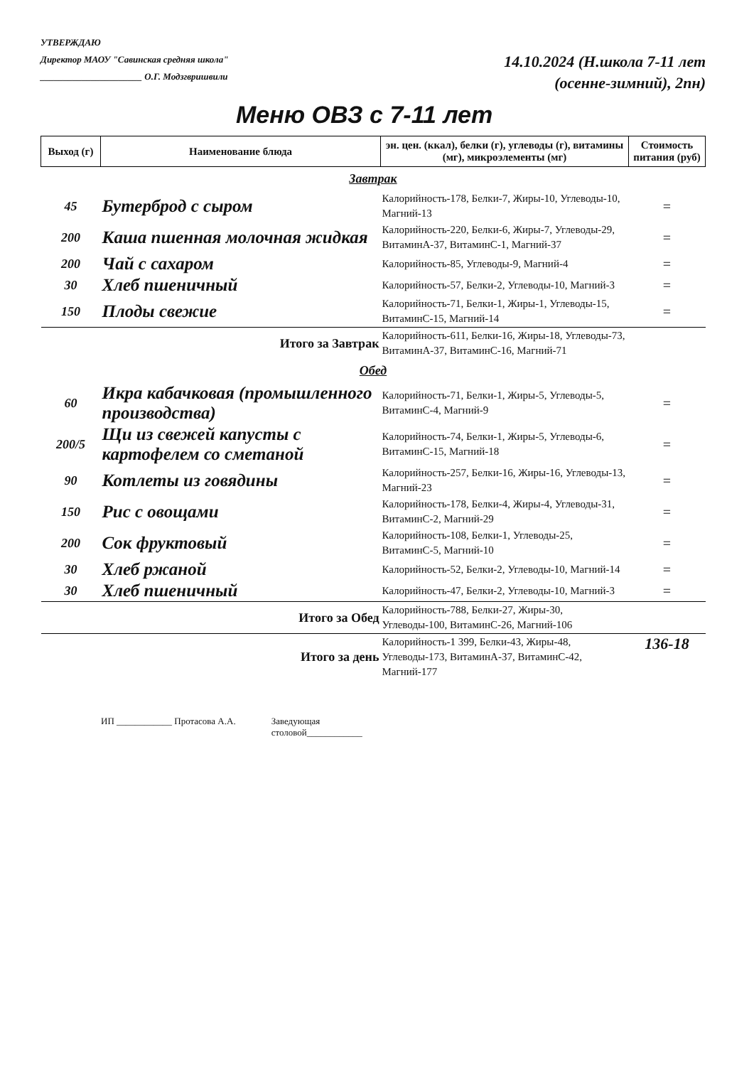УТВЕРЖДАЮ
Директор МАОУ "Савинская средняя школа"
______________________ О.Г. Модзгвришвили
14.10.2024 (Н.школа 7-11 лет
(осенне-зимний), 2пн)
Меню ОВЗ с 7-11 лет
| Выход (г) | Наименование блюда | эн. цен. (ккал), белки (г), углеводы (г), витамины (мг), микроэлементы (мг) | Стоимость питания (руб) |
| --- | --- | --- | --- |
| Завтрак | | | |
| 45 | Бутерброд с сыром | Калорийность-178, Белки-7, Жиры-10, Углеводы-10, Магний-13 | = |
| 200 | Каша пшенная молочная жидкая | Калорийность-220, Белки-6, Жиры-7, Углеводы-29, ВитаминА-37, ВитаминС-1, Магний-37 | = |
| 200 | Чай с сахаром | Калорийность-85, Углеводы-9, Магний-4 | = |
| 30 | Хлеб пшеничный | Калорийность-57, Белки-2, Углеводы-10, Магний-3 | = |
| 150 | Плоды свежие | Калорийность-71, Белки-1, Жиры-1, Углеводы-15, ВитаминС-15, Магний-14 | = |
| | Итого за Завтрак | Калорийность-611, Белки-16, Жиры-18, Углеводы-73, ВитаминА-37, ВитаминС-16, Магний-71 | |
| Обед | | | |
| 60 | Икра кабачковая (промышленного производства) | Калорийность-71, Белки-1, Жиры-5, Углеводы-5, ВитаминС-4, Магний-9 | = |
| 200/5 | Щи из свежей капусты с картофелем со сметаной | Калорийность-74, Белки-1, Жиры-5, Углеводы-6, ВитаминС-15, Магний-18 | = |
| 90 | Котлеты из говядины | Калорийность-257, Белки-16, Жиры-16, Углеводы-13, Магний-23 | = |
| 150 | Рис с овощами | Калорийность-178, Белки-4, Жиры-4, Углеводы-31, ВитаминС-2, Магний-29 | = |
| 200 | Сок фруктовый | Калорийность-108, Белки-1, Углеводы-25, ВитаминС-5, Магний-10 | = |
| 30 | Хлеб ржаной | Калорийность-52, Белки-2, Углеводы-10, Магний-14 | = |
| 30 | Хлеб пшеничный | Калорийность-47, Белки-2, Углеводы-10, Магний-3 | = |
| | Итого за Обед | Калорийность-788, Белки-27, Жиры-30, Углеводы-100, ВитаминС-26, Магний-106 | |
| | Итого за день | Калорийность-1 399, Белки-43, Жиры-48, Углеводы-173, ВитаминА-37, ВитаминС-42, Магний-177 | 136-18 |
ИП ____________ Протасова А.А. Заведующая
столовой____________